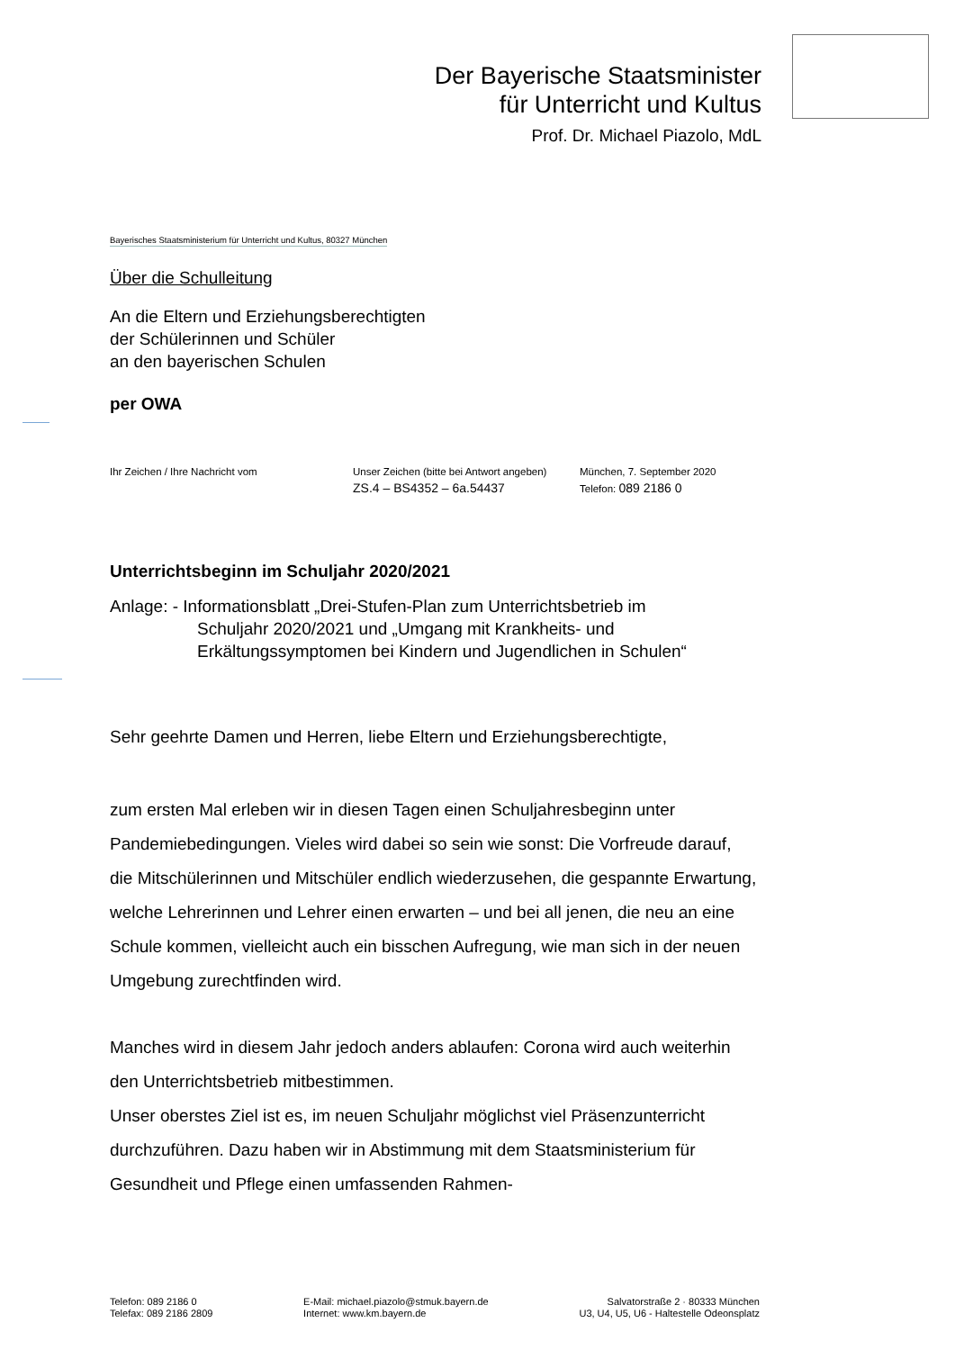Der Bayerische Staatsminister
für Unterricht und Kultus
Prof. Dr. Michael Piazolo, MdL
Bayerisches Staatsministerium für Unterricht und Kultus, 80327 München
Über die Schulleitung
An die Eltern und Erziehungsberechtigten
der Schülerinnen und Schüler
an den bayerischen Schulen
per OWA
Ihr Zeichen / Ihre Nachricht vom Unser Zeichen (bitte bei Antwort angeben)
ZS.4 – BS4352 – 6a.54437
München, 7. September 2020
Telefon: 089 2186 0
Unterrichtsbeginn im Schuljahr 2020/2021
Anlage: - Informationsblatt „Drei-Stufen-Plan zum Unterrichtsbetrieb im
Schuljahr 2020/2021 und „Umgang mit Krankheits- und
Erkältungssymptomen bei Kindern und Jugendlichen in Schulen“
Sehr geehrte Damen und Herren, liebe Eltern und Erziehungsberechtigte,
zum ersten Mal erleben wir in diesen Tagen einen Schuljahresbeginn unter Pandemiebedingungen. Vieles wird dabei so sein wie sonst: Die Vorfreude darauf, die Mitschülerinnen und Mitschüler endlich wiederzusehen, die gespannte Erwartung, welche Lehrerinnen und Lehrer einen erwarten – und bei all jenen, die neu an eine Schule kommen, vielleicht auch ein bisschen Aufregung, wie man sich in der neuen Umgebung zurechtfinden wird.
Manches wird in diesem Jahr jedoch anders ablaufen: Corona wird auch weiterhin den Unterrichtsbetrieb mitbestimmen.
Unser oberstes Ziel ist es, im neuen Schuljahr möglichst viel Präsenzunterricht durchzuführen. Dazu haben wir in Abstimmung mit dem Staatsministerium für Gesundheit und Pflege einen umfassenden Rahmen-
Telefon: 089 2186 0
Telefax: 089 2186 2809
E-Mail: michael.piazolo@stmuk.bayern.de
Internet: www.km.bayern.de
Salvatorstraße 2 · 80333 München
U3, U4, U5, U6 - Haltestelle Odeonsplatz